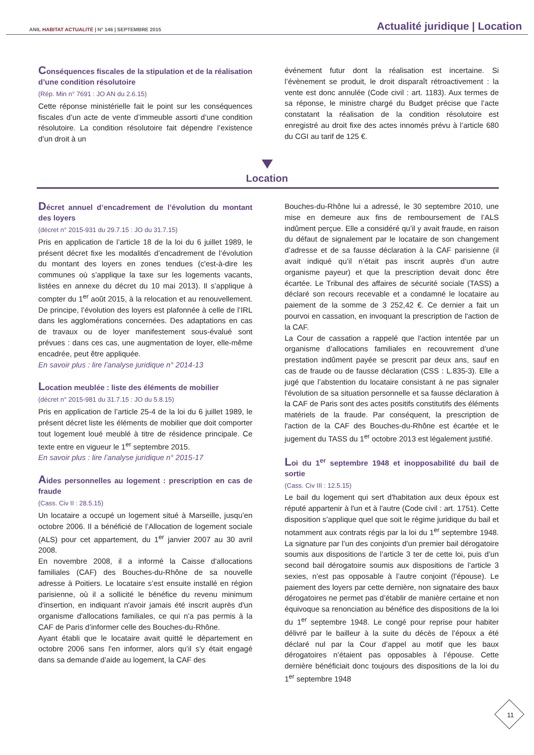ANIL HABITAT ACTUALITÉ | N° 146 | SEPTEMBRE 2015
Actualité juridique | Location
Conséquences fiscales de la stipulation et de la réalisation d’une condition résolutoire
(Rép. Min n° 7691 : JO AN du 2.6.15)
Cette réponse ministérielle fait le point sur les conséquences fiscales d’un acte de vente d’immeuble assorti d’une condition résolutoire. La condition résolutoire fait dépendre l’existence d’un droit à un
événement futur dont la réalisation est incertaine. Si l’évènement se produit, le droit disparaît rétroactivement : la vente est donc annulée (Code civil : art. 1183). Aux termes de sa réponse, le ministre chargé du Budget précise que l’acte constatant la réalisation de la condition résolutoire est enregistré au droit fixe des actes innomés prévu à l’article 680 du CGI au tarif de 125 €.
Location
Décret annuel d’encadrement de l’évolution du montant des loyers
(décret n° 2015-931 du 29.7.15 : JO du 31.7.15)
Pris en application de l’article 18 de la loi du 6 juillet 1989, le présent décret fixe les modalités d’encadrement de l’évolution du montant des loyers en zones tendues (c'est-à-dire les communes où s’applique la taxe sur les logements vacants, listées en annexe du décret du 10 mai 2013). Il s’applique à compter du 1<sup>er</sup> août 2015, à la relocation et au renouvellement. De principe, l’évolution des loyers est plafonnée à celle de l’IRL dans les agglomérations concernées. Des adaptations en cas de travaux ou de loyer manifestement sous-évalué sont prévues : dans ces cas, une augmentation de loyer, elle-même encadrée, peut être appliquée.
En savoir plus : lire l’analyse juridique n° 2014-13
Location meublée : liste des éléments de mobilier
(décret n° 2015-981 du 31.7.15 : JO du 5.8.15)
Pris en application de l’article 25-4 de la loi du 6 juillet 1989, le présent décret liste les éléments de mobilier que doit comporter tout logement loué meublé à titre de résidence principale. Ce texte entre en vigueur le 1<sup>er</sup> septembre 2015.
En savoir plus : lire l’analyse juridique n° 2015-17
Aides personnelles au logement : prescription en cas de fraude
(Cass. Civ II : 28.5.15)
Un locataire a occupé un logement situé à Marseille, jusqu’en octobre 2006. Il a bénéficié de l’Allocation de logement sociale (ALS) pour cet appartement, du 1<sup>er</sup> janvier 2007 au 30 avril 2008.
En novembre 2008, il a informé la Caisse d’allocations familiales (CAF) des Bouches-du-Rhône de sa nouvelle adresse à Poitiers. Le locataire s’est ensuite installé en région parisienne, où il a sollicité le bénéfice du revenu minimum d'insertion, en indiquant n'avoir jamais été inscrit auprès d'un organisme d'allocations familiales, ce qui n’a pas permis à la CAF de Paris d’informer celle des Bouches-du-Rhône.
Ayant établi que le locataire avait quitté le département en octobre 2006 sans l'en informer, alors qu’il s’y était engagé dans sa demande d’aide au logement, la CAF des
Bouches-du-Rhône lui a adressé, le 30 septembre 2010, une mise en demeure aux fins de remboursement de l’ALS indûment perçue. Elle a considéré qu’il y avait fraude, en raison du défaut de signalement par le locataire de son changement d’adresse et de sa fausse déclaration à la CAF parisienne (il avait indiqué qu’il n’était pas inscrit auprès d’un autre organisme payeur) et que la prescription devait donc être écartée. Le Tribunal des affaires de sécurité sociale (TASS) a déclaré son recours recevable et a condamné le locataire au paiement de la somme de 3 252,42 €. Ce dernier a fait un pourvoi en cassation, en invoquant la prescription de l'action de la CAF.
La Cour de cassation a rappelé que l'action intentée par un organisme d’allocations familiales en recouvrement d’une prestation indûment payée se prescrit par deux ans, sauf en cas de fraude ou de fausse déclaration (CSS : L.835-3). Elle a jugé que l’abstention du locataire consistant à ne pas signaler l'évolution de sa situation personnelle et sa fausse déclaration à la CAF de Paris sont des actes positifs constitutifs des éléments matériels de la fraude. Par conséquent, la prescription de l'action de la CAF des Bouches-du-Rhône est écartée et le jugement du TASS du 1<sup>er</sup> octobre 2013 est légalement justifié.
Loi du 1<sup>er</sup> septembre 1948 et inopposabilité du bail de sortie
(Cass. Civ III : 12.5.15)
Le bail du logement qui sert d'habitation aux deux époux est réputé appartenir à l'un et à l'autre (Code civil : art. 1751). Cette disposition s’applique quel que soit le régime juridique du bail et notamment aux contrats régis par la loi du 1<sup>er</sup> septembre 1948. La signature par l’un des conjoints d’un premier bail dérogatoire soumis aux dispositions de l’article 3 ter de cette loi, puis d’un second bail dérogatoire soumis aux dispositions de l’article 3 sexies, n’est pas opposable à l’autre conjoint (l’épouse). Le paiement des loyers par cette dernière, non signataire des baux dérogatoires ne permet pas d’établir de manière certaine et non équivoque sa renonciation au bénéfice des dispositions de la loi du 1<sup>er</sup> septembre 1948. Le congé pour reprise pour habiter délivré par le bailleur à la suite du décès de l’époux a été déclaré nul par la Cour d’appel au motif que les baux dérogatoires n’étaient pas opposables à l’épouse. Cette dernière bénéficiait donc toujours des dispositions de la loi du 1<sup>er</sup> septembre 1948
11